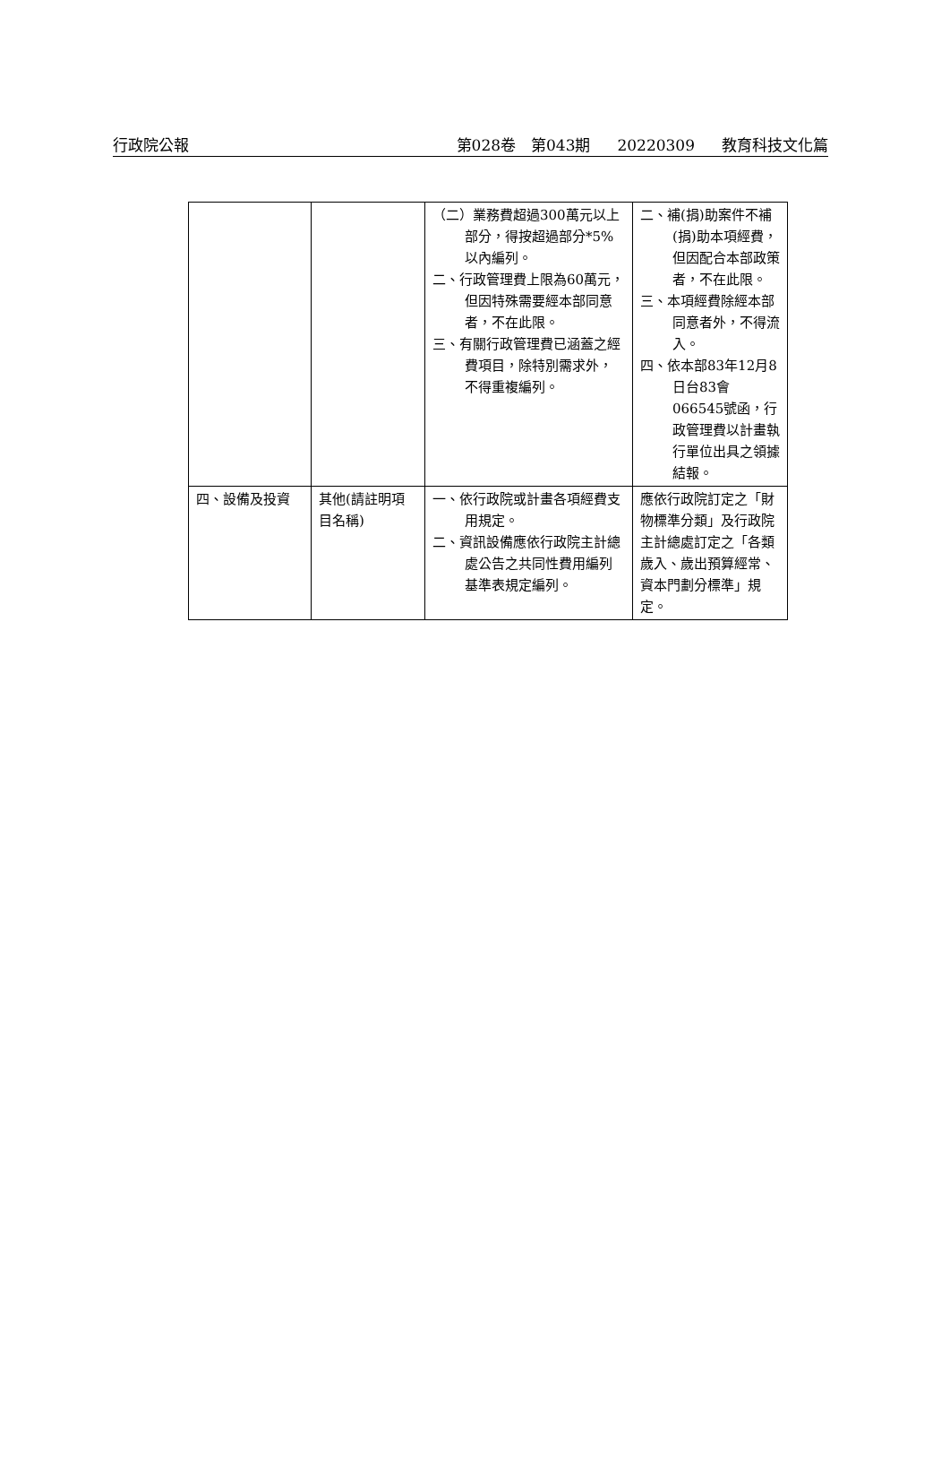行政院公報 第028卷　第043期 20220309 教育科技文化篇
| | | （二）業務費超過300萬元以上部分，得按超過部分*5%以內編列。 二、行政管理費上限為60萬元，但因特殊需要經本部同意者，不在此限。 三、有關行政管理費已涵蓋之經費項目，除特別需求外，不得重複編列。 | 二、補(捐)助案件不補(捐)助本項經費，但因配合本部政策者，不在此限。 三、本項經費除經本部同意者外，不得流入。 四、依本部83年12月8日台83會066545號函，行政管理費以計畫執行單位出具之領據結報。 |
| 四、設備及投資 | 其他(請註明項目名稱) | 一、依行政院或計畫各項經費支用規定。 二、資訊設備應依行政院主計總處公告之共同性費用編列基準表規定編列。 | 應依行政院訂定之「財物標準分類」及行政院主計總處訂定之「各類歲入、歲出預算經常、資本門劃分標準」規定。 |